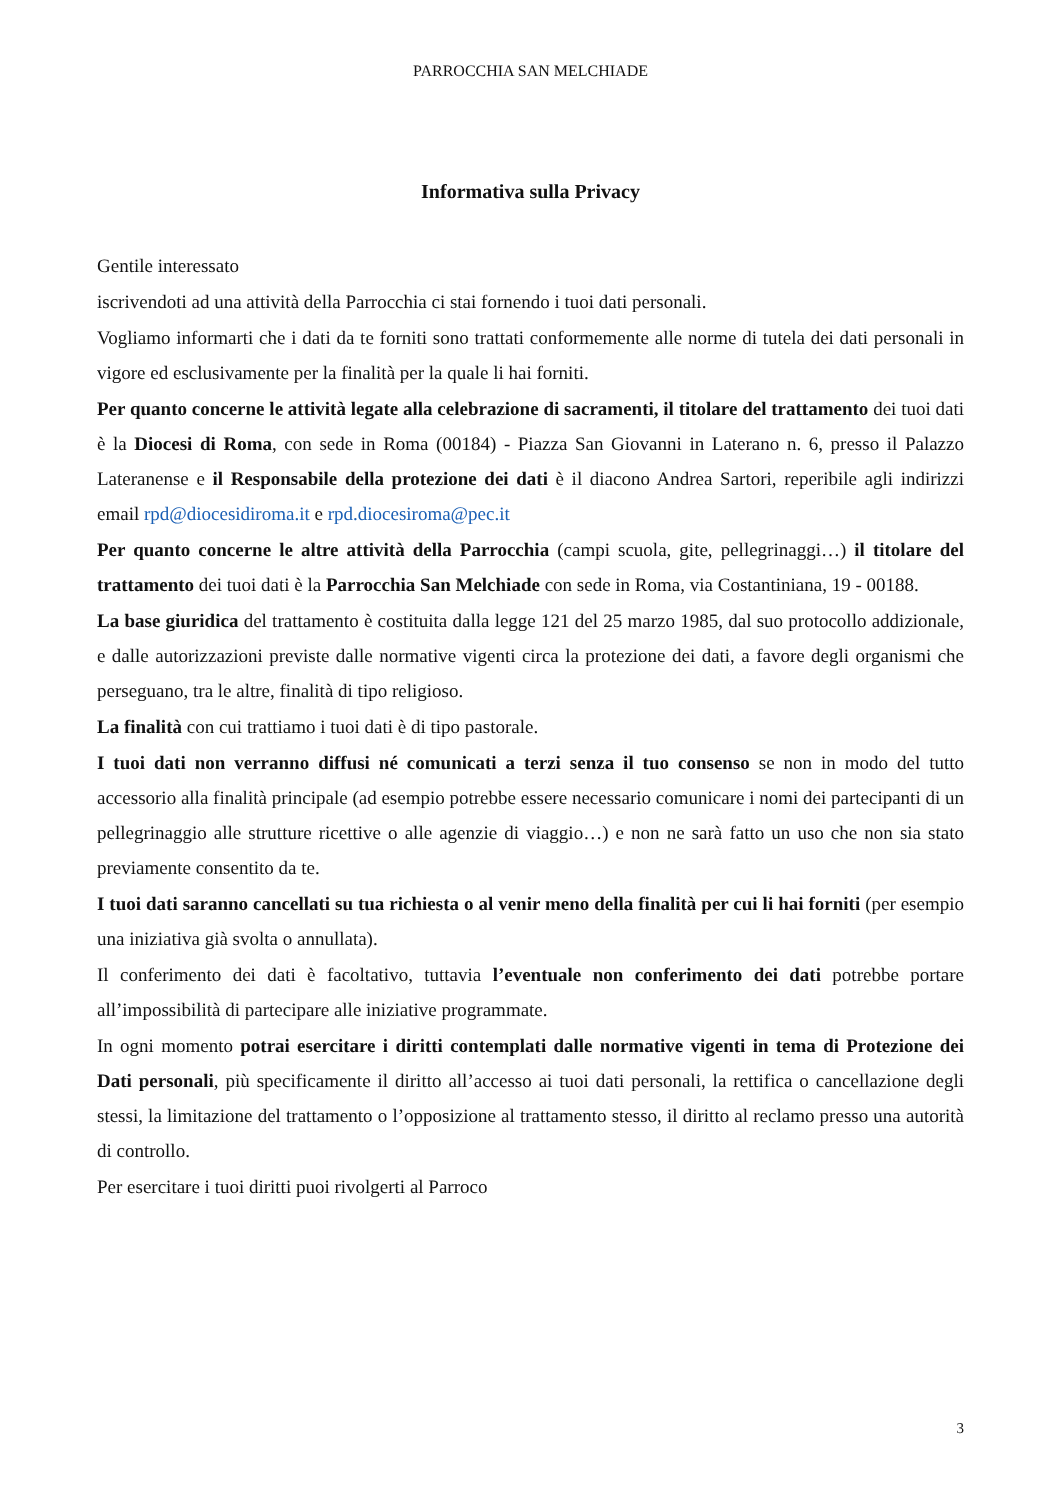PARROCCHIA SAN MELCHIADE
Informativa sulla Privacy
Gentile interessato
iscrivendoti ad una attività della Parrocchia ci stai fornendo i tuoi dati personali.
Vogliamo informarti che i dati da te forniti sono trattati conformemente alle norme di tutela dei dati personali in vigore ed esclusivamente per la finalità per la quale li hai forniti.
Per quanto concerne le attività legate alla celebrazione di sacramenti, il titolare del trattamento dei tuoi dati è la Diocesi di Roma, con sede in Roma (00184) - Piazza San Giovanni in Laterano n. 6, presso il Palazzo Lateranense e il Responsabile della protezione dei dati è il diacono Andrea Sartori, reperibile agli indirizzi email rpd@diocesidiroma.it e rpd.diocesiroma@pec.it
Per quanto concerne le altre attività della Parrocchia (campi scuola, gite, pellegrinaggi…) il titolare del trattamento dei tuoi dati è la Parrocchia San Melchiade con sede in Roma, via Costantiniana, 19 - 00188.
La base giuridica del trattamento è costituita dalla legge 121 del 25 marzo 1985, dal suo protocollo addizionale, e dalle autorizzazioni previste dalle normative vigenti circa la protezione dei dati, a favore degli organismi che perseguano, tra le altre, finalità di tipo religioso.
La finalità con cui trattiamo i tuoi dati è di tipo pastorale.
I tuoi dati non verranno diffusi né comunicati a terzi senza il tuo consenso se non in modo del tutto accessorio alla finalità principale (ad esempio potrebbe essere necessario comunicare i nomi dei partecipanti di un pellegrinaggio alle strutture ricettive o alle agenzie di viaggio…) e non ne sarà fatto un uso che non sia stato previamente consentito da te.
I tuoi dati saranno cancellati su tua richiesta o al venir meno della finalità per cui li hai forniti (per esempio una iniziativa già svolta o annullata).
Il conferimento dei dati è facoltativo, tuttavia l’eventuale non conferimento dei dati potrebbe portare all’impossibilità di partecipare alle iniziative programmate.
In ogni momento potrai esercitare i diritti contemplati dalle normative vigenti in tema di Protezione dei Dati personali, più specificamente il diritto all’accesso ai tuoi dati personali, la rettifica o cancellazione degli stessi, la limitazione del trattamento o l’opposizione al trattamento stesso, il diritto al reclamo presso una autorità di controllo.
Per esercitare i tuoi diritti puoi rivolgerti al Parroco
3